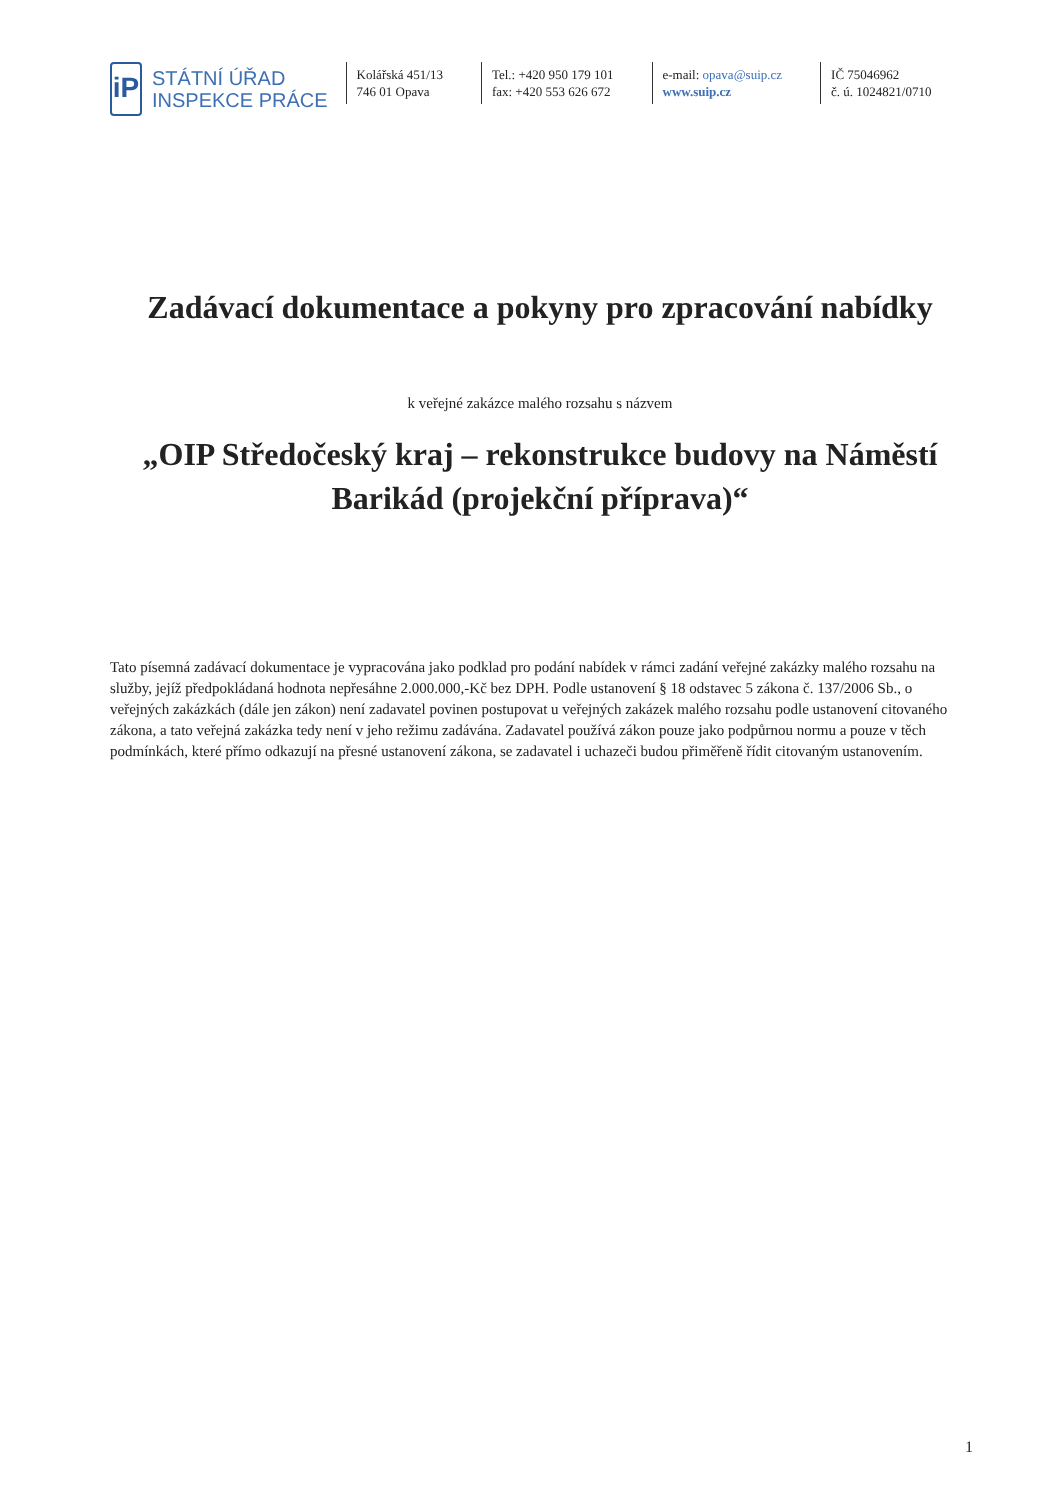iP
STÁTNÍ ÚŘAD
INSPEKCE PRÁCE
Kolářská 451/13
746 01 Opava
Tel.: +420 950 179 101
fax: +420 553 626 672
e-mail: opava@suip.cz
www.suip.cz
IČ 75046962
č. ú. 1024821/0710
Zadávací dokumentace a pokyny pro zpracování nabídky
k veřejné zakázce malého rozsahu s názvem
„OIP Středočeský kraj – rekonstrukce budovy na Náměstí Barikád (projekční příprava)“
Tato písemná zadávací dokumentace je vypracována jako podklad pro podání nabídek v rámci zadání veřejné zakázky malého rozsahu na služby, jejíž předpokládaná hodnota nepřesáhne 2.000.000,-Kč bez DPH. Podle ustanovení § 18 odstavec 5 zákona č. 137/2006 Sb., o veřejných zakázkách (dále jen zákon) není zadavatel povinen postupovat u veřejných zakázek malého rozsahu podle ustanovení citovaného zákona, a tato veřejná zakázka tedy není v jeho režimu zadávána. Zadavatel používá zákon pouze jako podpůrnou normu a pouze v těch podmínkách, které přímo odkazují na přesné ustanovení zákona, se zadavatel i uchazeči budou přiměřeně řídit citovaným ustanovením.
1